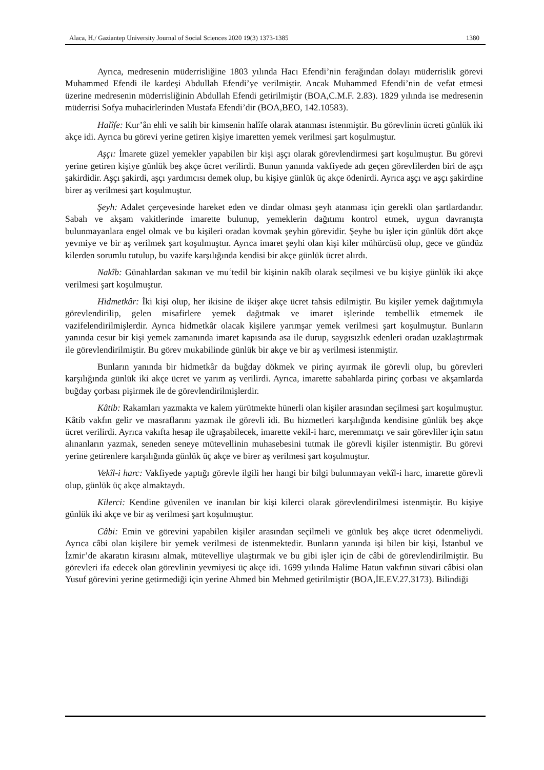Alaca, H./ Gaziantep University Journal of Social Sciences 2020 19(3) 1373-1385 1380
Ayrıca, medresenin müderrisliğine 1803 yılında Hacı Efendi’nin ferağından dolayı müderrislik görevi Muhammed Efendi ile kardeşi Abdullah Efendi’ye verilmiştir. Ancak Muhammed Efendi’nin de vefat etmesi üzerine medresenin müderrisliğinin Abdullah Efendi getirilmiştir (BOA,C.M.F. 2.83). 1829 yılında ise medresenin müderrisi Sofya muhacirlerinden Mustafa Efendi’dir (BOA,BEO, 142.10583).
Halîfe: Kur’ân ehli ve salih bir kimsenin halîfe olarak atanması istenmiştir. Bu görevlinin ücreti günlük iki akçe idi. Ayrıca bu görevi yerine getiren kişiye imaretten yemek verilmesi şart koşulmuştur.
Aşçı: İmarete güzel yemekler yapabilen bir kişi aşçı olarak görevlendirmesi şart koşulmuştur. Bu görevi yerine getiren kişiye günlük beş akçe ücret verilirdi. Bunun yanında vakfiyede adı geçen görevlilerden biri de aşçı şakirdidir. Aşçı şakirdi, aşçı yardımcısı demek olup, bu kişiye günlük üç akçe ödenirdi. Ayrıca aşçı ve aşçı şakirdine birer aş verilmesi şart koşulmuştur.
Şeyh: Adalet çerçevesinde hareket eden ve dindar olması şeyh atanması için gerekli olan şartlardandır. Sabah ve akşam vakitlerinde imarette bulunup, yemeklerin dağıtımı kontrol etmek, uygun davranışta bulunmayanlara engel olmak ve bu kişileri oradan kovmak şeyhin görevidir. Şeyhe bu işler için günlük dört akçe yevmiye ve bir aş verilmek şart koşulmuştur. Ayrıca imaret şeyhi olan kişi kiler mühürcüsü olup, gece ve gündüz kilerden sorumlu tutulup, bu vazife karşılığında kendisi bir akçe günlük ücret alırdı.
Nakîb: Günahlardan sakınan ve muʿtedil bir kişinin nakîb olarak seçilmesi ve bu kişiye günlük iki akçe verilmesi şart koşulmuştur.
Hidmetkâr: İki kişi olup, her ikisine de ikişer akçe ücret tahsis edilmiştir. Bu kişiler yemek dağıtımıyla görevlendirilip, gelen misafirlere yemek dağıtmak ve imaret işlerinde tembellik etmemek ile vazifelendirilmişlerdir. Ayrıca hidmetkâr olacak kişilere yarımşar yemek verilmesi şart koşulmuştur. Bunların yanında cesur bir kişi yemek zamanında imaret kapısında asa ile durup, saygısızlık edenleri oradan uzaklaştırmak ile görevlendirilmiştir. Bu görev mukabilinde günlük bir akçe ve bir aş verilmesi istenmiştir.
Bunların yanında bir hidmetkâr da buğday dökmek ve pirinç ayırmak ile görevli olup, bu görevleri karşılığında günlük iki akçe ücret ve yarım aş verilirdi. Ayrıca, imarette sabahlarda pirinç çorbası ve akşamlarda buğday çorbası pişirmek ile de görevlendirilmişlerdir.
Kâtib: Rakamları yazmakta ve kalem yürütmekte hünerli olan kişiler arasından seçilmesi şart koşulmuştur. Kâtib vakfın gelir ve masraflarını yazmak ile görevli idi. Bu hizmetleri karşılığında kendisine günlük beş akçe ücret verilirdi. Ayrıca vakıfta hesap ile uğraşabilecek, imarette vekil-i harc, meremmatçı ve sair görevliler için satın alınanların yazmak, seneden seneye mütevellinin muhasebesini tutmak ile görevli kişiler istenmiştir. Bu görevi yerine getirenlere karşılığında günlük üç akçe ve birer aş verilmesi şart koşulmuştur.
Vekîl-i harc: Vakfiyede yaptığı görevle ilgili her hangi bir bilgi bulunmayan vekîl-i harc, imarette görevli olup, günlük üç akçe almaktaydı.
Kilerci: Kendine güvenilen ve inanılan bir kişi kilerci olarak görevlendirilmesi istenmiştir. Bu kişiye günlük iki akçe ve bir aş verilmesi şart koşulmuştur.
Câbi: Emin ve görevini yapabilen kişiler arasından seçilmeli ve günlük beş akçe ücret ödenmeliydi. Ayrıca câbi olan kişilere bir yemek verilmesi de istenmektedir. Bunların yanında işi bilen bir kişi, İstanbul ve İzmir’de akaratın kirasını almak, mütevelliye ulaştırmak ve bu gibi işler için de câbi de görevlendirilmiştir. Bu görevleri ifa edecek olan görevlinin yevmiyesi üç akçe idi. 1699 yılında Halime Hatun vakfının süvari câbisi olan Yusuf görevini yerine getirmediği için yerine Ahmed bin Mehmed getirilmiştir (BOA,İE.EV.27.3173). Bilindiği